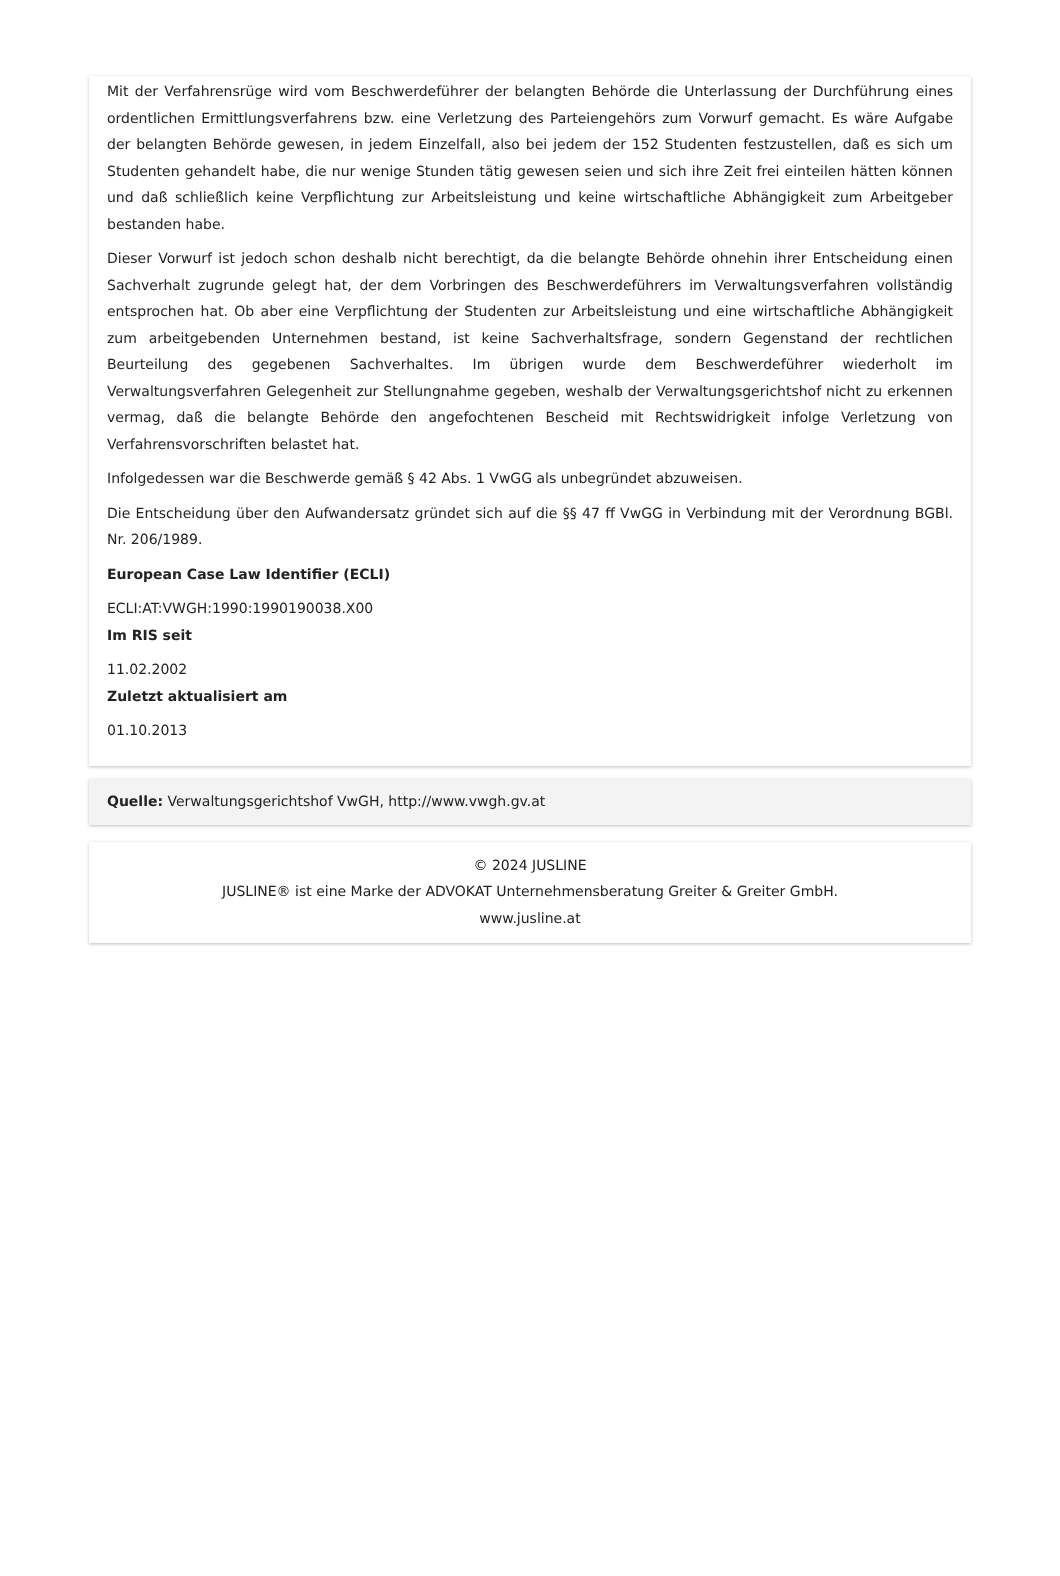Mit der Verfahrensrüge wird vom Beschwerdeführer der belangten Behörde die Unterlassung der Durchführung eines ordentlichen Ermittlungsverfahrens bzw. eine Verletzung des Parteiengehörs zum Vorwurf gemacht. Es wäre Aufgabe der belangten Behörde gewesen, in jedem Einzelfall, also bei jedem der 152 Studenten festzustellen, daß es sich um Studenten gehandelt habe, die nur wenige Stunden tätig gewesen seien und sich ihre Zeit frei einteilen hätten können und daß schließlich keine Verpflichtung zur Arbeitsleistung und keine wirtschaftliche Abhängigkeit zum Arbeitgeber bestanden habe.
Dieser Vorwurf ist jedoch schon deshalb nicht berechtigt, da die belangte Behörde ohnehin ihrer Entscheidung einen Sachverhalt zugrunde gelegt hat, der dem Vorbringen des Beschwerdeführers im Verwaltungsverfahren vollständig entsprochen hat. Ob aber eine Verpflichtung der Studenten zur Arbeitsleistung und eine wirtschaftliche Abhängigkeit zum arbeitgebenden Unternehmen bestand, ist keine Sachverhaltsfrage, sondern Gegenstand der rechtlichen Beurteilung des gegebenen Sachverhaltes. Im übrigen wurde dem Beschwerdeführer wiederholt im Verwaltungsverfahren Gelegenheit zur Stellungnahme gegeben, weshalb der Verwaltungsgerichtshof nicht zu erkennen vermag, daß die belangte Behörde den angefochtenen Bescheid mit Rechtswidrigkeit infolge Verletzung von Verfahrensvorschriften belastet hat.
Infolgedessen war die Beschwerde gemäß § 42 Abs. 1 VwGG als unbegründet abzuweisen.
Die Entscheidung über den Aufwandersatz gründet sich auf die §§ 47 ff VwGG in Verbindung mit der Verordnung BGBl. Nr. 206/1989.
European Case Law Identifier (ECLI)
ECLI:AT:VWGH:1990:1990190038.X00
Im RIS seit
11.02.2002
Zuletzt aktualisiert am
01.10.2013
Quelle: Verwaltungsgerichtshof VwGH, http://www.vwgh.gv.at
© 2024 JUSLINE
JUSLINE® ist eine Marke der ADVOKAT Unternehmensberatung Greiter & Greiter GmbH.
www.jusline.at